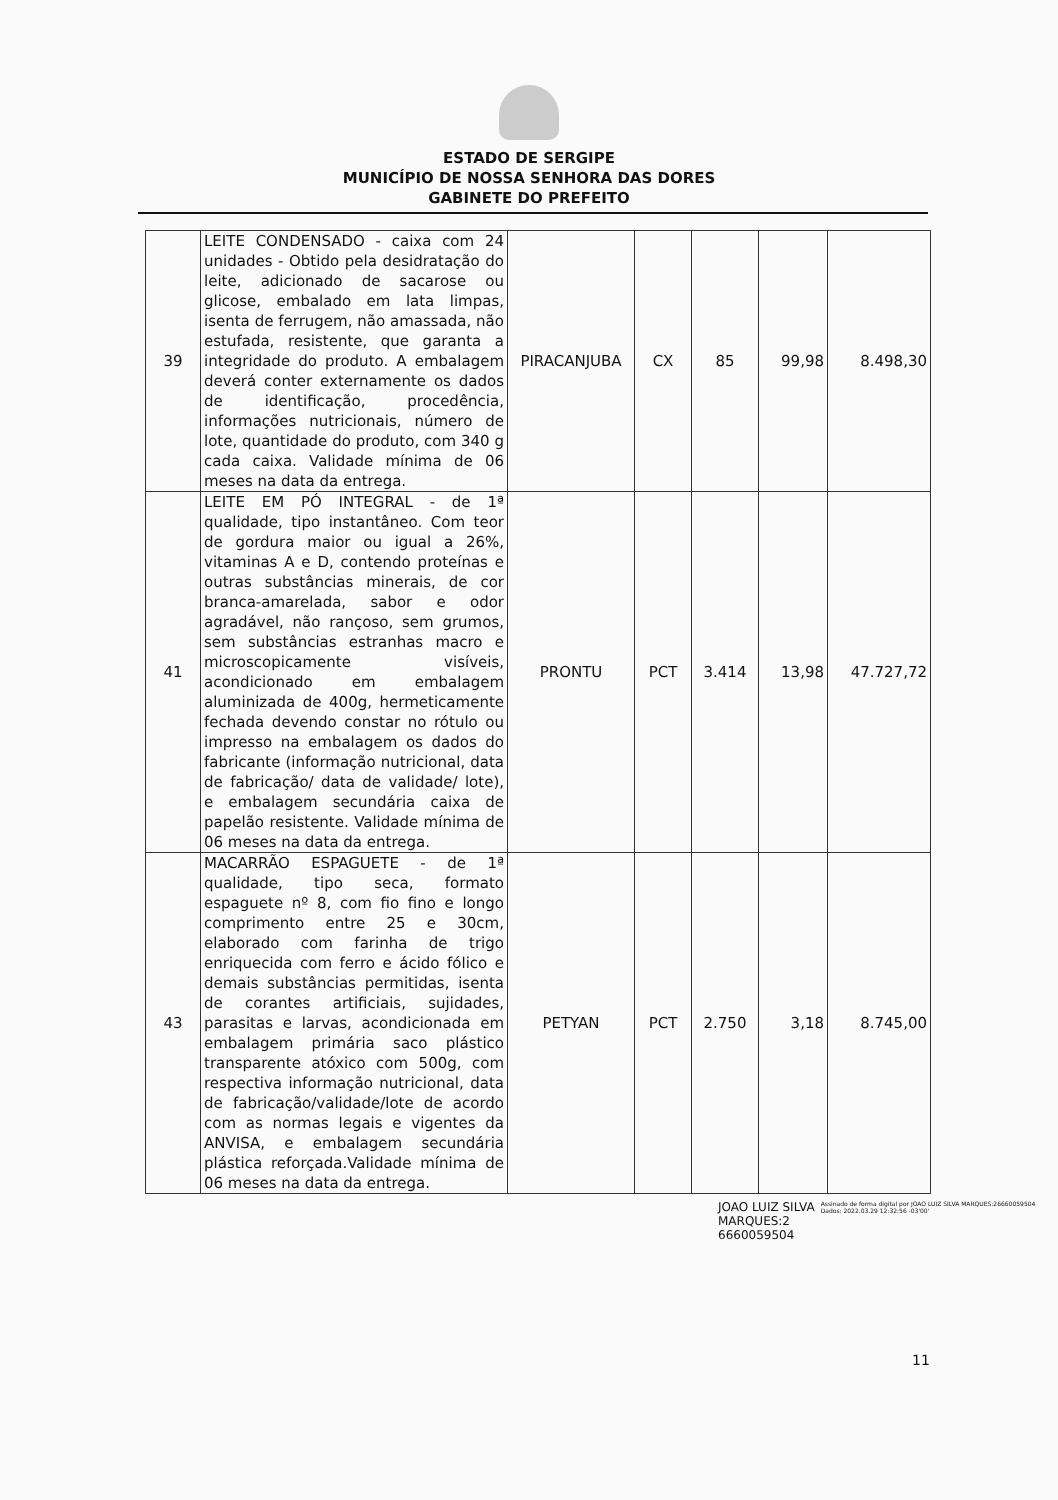ESTADO DE SERGIPE
MUNICÍPIO DE NOSSA SENHORA DAS DORES
GABINETE DO PREFEITO
| 39 | LEITE CONDENSADO - caixa com 24 unidades - Obtido pela desidratação do leite, adicionado de sacarose ou glicose, embalado em lata limpas, isenta de ferrugem, não amassada, não estufada, resistente, que garanta a integridade do produto. A embalagem deverá conter externamente os dados de identificação, procedência, informações nutricionais, número de lote, quantidade do produto, com 340 g cada caixa. Validade mínima de 06 meses na data da entrega. | PIRACANJUBA | CX | 85 | 99,98 | 8.498,30 |
| 41 | LEITE EM PÓ INTEGRAL - de 1ª qualidade, tipo instantâneo. Com teor de gordura maior ou igual a 26%, vitaminas A e D, contendo proteínas e outras substâncias minerais, de cor branca-amarelada, sabor e odor agradável, não rançoso, sem grumos, sem substâncias estranhas macro e microscopicamente visíveis, acondicionado em embalagem aluminizada de 400g, hermeticamente fechada devendo constar no rótulo ou impresso na embalagem os dados do fabricante (informação nutricional, data de fabricação/ data de validade/ lote), e embalagem secundária caixa de papelão resistente. Validade mínima de 06 meses na data da entrega. | PRONTU | PCT | 3.414 | 13,98 | 47.727,72 |
| 43 | MACARRÃO ESPAGUETE - de 1ª qualidade, tipo seca, formato espaguete nº 8, com fio fino e longo comprimento entre 25 e 30cm, elaborado com farinha de trigo enriquecida com ferro e ácido fólico e demais substâncias permitidas, isenta de corantes artificiais, sujidades, parasitas e larvas, acondicionada em embalagem primária saco plástico transparente atóxico com 500g, com respectiva informação nutricional, data de fabricação/validade/lote de acordo com as normas legais e vigentes da ANVISA, e embalagem secundária plástica reforçada.Validade mínima de 06 meses na data da entrega. | PETYAN | PCT | 2.750 | 3,18 | 8.745,00 |
JOAO LUIZ SILVA
MARQUES:2
6660059504
Assinado de forma digital por JOAO LUIZ SILVA MARQUES:26660059504
Dados: 2022.03.29 12:32:56 -03'00'
11